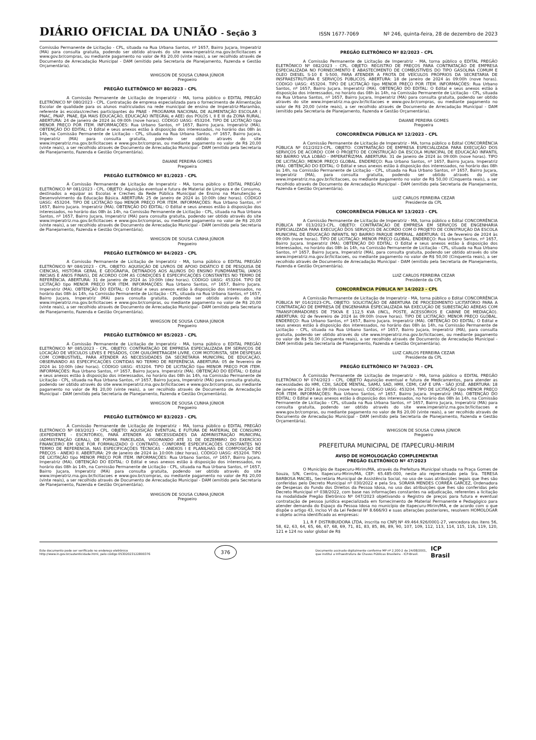DIÁRIO OFICIAL DA UNIÃO - Seção 3
ISSN 1677-7069 Nº 246, quinta-feira, 28 de dezembro de 2023
Comissão Permanente de Licitação - CPL, situada na Rua Urbana Santos, nº 1657, Bairro Juçara, Imperatriz (MA) para consulta gratuita, podendo ser obtido através do site www.imperatriz.ma.gov.br/licitacoes e www.gov.br/compras, ou mediante pagamento no valor de R$ 20,00 (vinte reais), a ser recolhido através de Documento de Arrecadação Municipal - DAM (emitido pela Secretaria de Planejamento, Fazenda e Gestão Orçamentária).
WHIGSON DE SOUSA CUNHA JÚNIOR
Pregoeiro
PREGÃO ELETRÔNICO Nº 80/2023 - CPL
A Comissão Permanente de Licitação de Imperatriz - MA, torna público o EDITAL PREGÃO ELETRÔNICO Nº 080/2023 - CPL. Contratação de empresa especializada para o fornecimento de Alimentação Escolar de qualidade para os alunos matriculados na rede municipal de ensino de Imperatriz-Maranhão, referente às escolas/creches participantes do PNAE - PROGRAMA NACIONAL DE ALIMENTAÇÃO ESCOLAR ( PNAC, PNAP, PNAE, EJA MAIS EDUCAÇÃO, EDUCAÇÃO INTEGRAL e AEE) dos POLOS I, II E III da ZONA RURAL. ABERTURA: 24 de janeiro de 2024 às 09:00h (nove horas). CÓDIGO UASG: 453204. TIPO DE LICITAÇÃO tipo MENOR PREÇO POR ITEM. INFORMAÇÕES: Rua Urbano Santos, nº 1657, Bairro Juçara. Imperatriz (MA). OBTENÇÃO DO EDITAL: O Edital e seus anexos estão à disposição dos interessados, no horário das 08h às 14h, na Comissão Permanente de Licitação - CPL, situada na Rua Urbana Santos, nº 1657, Bairro Juçara, Imperatriz (MA) para consulta gratuita, podendo ser obtido através do site www.imperatriz.ma.gov.br/licitacoes e www.gov.br/compras, ou mediante pagamento no valor de R$ 20,00 (vinte reais), a ser recolhido através de Documento de Arrecadação Municipal - DAM (emitido pela Secretaria de Planejamento, Fazenda e Gestão Orçamentária).
DAIANE PEREIRA GOMES
Pregoeira
PREGÃO ELETRÔNICO Nº 81/2023 - CPL
A Comissão Permanente de Licitação de Imperatriz - MA, torna público o EDITAL PREGÃO ELETRÔNICO Nº 081/2023 - CPL. OBJETO: Aquisição eventual e futura de Material de Limpeza e de Consumo, destinados a equipar as Escolas e Creches da Rede Pública Municipal de Ensino na Manutenção e Desenvolvimento da Educação Básica. ABERTURA: 25 de janeiro de 2024 às 10:00h (dez horas). CÓDIGO UASG: 453204. TIPO DE LICITAÇÃO tipo MENOR PREÇO POR ITEM. INFORMAÇÕES: Rua Urbano Santos, nº 1657, Bairro Juçara. Imperatriz (MA). OBTENÇÃO DO EDITAL: O Edital e seus anexos estão à disposição dos interessados, no horário das 08h às 14h, na Comissão Permanente de Licitação - CPL, situada na Rua Urbana Santos, nº 1657, Bairro Juçara, Imperatriz (MA) para consulta gratuita, podendo ser obtido através do site www.imperatriz.ma.gov.br/licitacoes e www.gov.br/compras, ou mediante pagamento no valor de R$ 20,00 (vinte reais), a ser recolhido através de Documento de Arrecadação Municipal - DAM (emitido pela Secretaria de Planejamento, Fazenda e Gestão Orçamentária).
WHIGSON DE SOUSA CUNHA JÚNIOR
Pregoeiro
PREGÃO ELETRÔNICO Nº 84/2023 - CPL
A Comissão Permanente de Licitação de Imperatriz - MA, torna público o EDITAL PREGÃO ELETRÔNICO Nº 084/2023 - CPL. OBJETO: AQUISIÇÃO DE LIVROS DE APOIO DIDÁTICO E DE PESQUISA DE CIENCIAS, HISTÓRIA GERAL E GEOGRAFIA, DETINADOS AOS ALUNOS DO ENSINO FUNDMANETAL (ANOS INICIAIS E ANOS FINAIS), DE ACORDO COM AS CONDIÇÕES E ESPECIFICAÇÕES CONSTANTES NO TERMO DE REFERÊNCIA. ABERTURA: 31 de janeiro de 2024 às 10:00h (dez horas). CÓDIGO UASG: 453204. TIPO DE LICITAÇÃO tipo MENOR PREÇO POR ITEM. INFORMAÇÕES: Rua Urbano Santos, nº 1657, Bairro Juçara. Imperatriz (MA). OBTENÇÃO DO EDITAL: O Edital e seus anexos estão à disposição dos interessados, no horário das 08h às 14h, na Comissão Permanente de Licitação - CPL, situada na Rua Urbana Santos, nº 1657, Bairro Juçara, Imperatriz (MA) para consulta gratuita, podendo ser obtido através do site www.imperatriz.ma.gov.br/licitacoes e www.gov.br/compras, ou mediante pagamento no valor de R$ 20,00 (vinte reais), a ser recolhido através de Documento de Arrecadação Municipal - DAM (emitido pela Secretaria de Planejamento, Fazenda e Gestão Orçamentária).
WHIGSON DE SOUSA CUNHA JÚNIOR
Pregoeiro
PREGÃO ELETRÔNICO Nº 85/2023 - CPL
A Comissão Permanente de Licitação de Imperatriz - MA, torna público o EDITAL PREGÃO ELETRÔNICO Nº 085/2023 - CPL. OBJETO: CONTRATAÇÃO DE EMPRESA ESPECIALIZADA EM SERVIÇOS DE LOCAÇÃO DE VEÍCULOS LEVES E PESADOS, COM QUILOMETRAGEM LIVRE, COM MOTORISTA, SEM DESPESAS COM COMBUSTÍVEL, PARA ATENDER AS NECESSIDADES DA SECRETARIA MUNICIPAL DE EDUCAÇÃO, OBSERVANDO AS ESPECIFICAÇÕES CONTIDAS NO TERMO DE REFERÊNCIA. ABERTURA: 05 de fevereiro de 2024 às 10:00h (dez horas). CÓDIGO UASG: 453204. TIPO DE LICITAÇÃO tipo MENOR PREÇO POR ITEM. INFORMAÇÕES: Rua Urbano Santos, nº 1657, Bairro Juçara. Imperatriz (MA). OBTENÇÃO DO EDITAL: O Edital e seus anexos estão à disposição dos interessados, no horário das 08h às 14h, na Comissão Permanente de Licitação - CPL, situada na Rua Urbana Santos, nº 1657, Bairro Juçara, Imperatriz (MA) para consulta gratuita, podendo ser obtido através do site www.imperatriz.ma.gov.br/licitacoes e www.gov.br/compras, ou mediante pagamento no valor de R$ 20,00 (vinte reais), a ser recolhido através de Documento de Arrecadação Municipal - DAM (emitido pela Secretaria de Planejamento, Fazenda e Gestão Orçamentária).
WHIGSON DE SOUSA CUNHA JÚNIOR
Pregoeiro
PREGÃO ELETRÔNICO Nº 83/2023 - CPL
A Comissão Permanente de Licitação de Imperatriz - MA, torna público o EDITAL PREGÃO ELETRÔNICO Nº 083/2023 - CPL. OBJETO: AQUISIÇÃO EVENTUAL E FUTURA DE MATERIAL DE CONSUMO (EXPEDIENTE - ESCRITÓRIO), PARA ATENDER AS NECESSIDADES DA ADMINISTRAÇÃO MUNICIPAL (ADMIISTRAÇÃO GERAL), DE FORMA PARCELADA, VIGORANDO ATÉ 31 DE DEZEMBRO DO EXERCÍCIO FINANCEIRO EM QUE FOR FORMALIZADO O CONTRATO, CONFORME ESPECIFICAÇÕES CONSTANTES NO TERMO DE REFERENCIA, NAS ESPECIFICAÇÕES TÉCNICAS - ANEXOS I E PLANILHAS DE COMPOSIÇÃO DE PREÇOS - ANEXO II. ABERTURA: 29 de janeiro de 2024 às 10:00h (dez horas). CÓDIGO UASG: 453204. TIPO DE LICITAÇÃO tipo MENOR PREÇO POR ITEM. INFORMAÇÕES: Rua Urbano Santos, nº 1657, Bairro Juçara. Imperatriz (MA). OBTENÇÃO DO EDITAL: O Edital e seus anexos estão à disposição dos interessados, no horário das 08h às 14h, na Comissão Permanente de Licitação - CPL, situada na Rua Urbana Santos, nº 1657, Bairro Juçara, Imperatriz (MA) para consulta gratuita, podendo ser obtido através do site www.imperatriz.ma.gov.br/licitacoes e www.gov.br/compras, ou mediante pagamento no valor de R$ 20,00 (vinte reais), a ser recolhido através de Documento de Arrecadação Municipal - DAM (emitido pela Secretaria de Planejamento, Fazenda e Gestão Orçamentária).
WHIGSON DE SOUSA CUNHA JÚNIOR
Pregoeiro
PREGÃO ELETRÔNICO Nº 82/2023 - CPL
A Comissão Permanente de Licitação de Imperatriz - MA, torna público o EDITAL PREGÃO ELETRÔNICO Nº 082/2023 - CPL. OBJETO: REGISTRO DE PREÇOS PARA CONTRATAÇÃO DE EMPRESA ESPECIALIZADA NO FORNECIMENTO E ABASTECIMENTO DE COMBUSTÍVEIS DO TIPO GASOLINA COMUM E ÓLEO DIESEL S-10 E S-500, PARA ATENDER A FROTA DE VEÍCULOS PRÓPRIOS DA SECRETARIA DE INSFRAESTRUTURA E SERVIÇOS PÚBLICOS. ABERTURA: 18 de janeiro de 2024 às 09:00h (nove horas). CÓDIGO UASG: 453204. TIPO DE LICITAÇÃO tipo MENOR PREÇO POR ITEM. INFORMAÇÕES: Rua Urbano Santos, nº 1657, Bairro Juçara. Imperatriz (MA). OBTENÇÃO DO EDITAL: O Edital e seus anexos estão à disposição dos interessados, no horário das 08h às 14h, na Comissão Permanente de Licitação - CPL, situada na Rua Urbana Santos, nº 1657, Bairro Juçara, Imperatriz (MA) para consulta gratuita, podendo ser obtido através do site www.imperatriz.ma.gov.br/licitacoes e www.gov.br/compras, ou mediante pagamento no valor de R$ 20,00 (vinte reais), a ser recolhido através de Documento de Arrecadação Municipal - DAM (emitido pela Secretaria de Planejamento, Fazenda e Gestão Orçamentária).
DAIANE PEREIRA GOMES
Pregoeira
CONCORRÊNCIA PÚBLICA Nº 12/2023 - CPL
A Comissão Permanente de Licitação de Imperatriz - MA, torna público o Edital CONCORRÊNCIA PÚBLICA Nº 012/2023-CPL. OBJETO: CONTRATAÇÃO DE EMPRESA ESPECIALIZADA PARA EXECUÇÃO DOS SERVIÇOS DE ACORDO COM O PROJETO DE CONSTRUÇÃO DA ESCOLA MUNICIPAL DE EDUCAÇÃO INFANTIL NO BAIRRO VILA LOBÃO - IMPERATRIZ/MA. ABERTURA: 31 de janeiro de 2024 às 09:00h (nove horas). TIPO DE LICITAÇÃO: MENOR PREÇO GLOBAL. ENDEREÇO: Rua Urbano Santos, nº 1657, Bairro Juçara. Imperatriz (MA). OBTENÇÃO DO EDITAL: O Edital e seus anexos estão à disposição dos interessados, no horário das 08h às 14h, na Comissão Permanente de Licitação - CPL, situada na Rua Urbano Santos, nº 1657, Bairro Juçara, Imperatriz (MA), para consulta gratuita, podendo ser obtido através do site www.imperatriz.ma.gov.br/licitacoes, ou mediante pagamento no valor de R$ 50,00 (Cinquenta reais), a ser recolhido através de Documento de Arrecadação Municipal - DAM (emitido pela Secretaria de Planejamento, Fazenda e Gestão Orçamentária).
LUIZ CARLOS FERREIRA CEZAR
Presidente da CPL
CONCORRÊNCIA PÚBLICA Nº 13/2023 - CPL
A Comissão Permanente de Licitação de Imperatriz - MA, torna público o Edital CONCORRÊNCIA PÚBLICA Nº 013/2023-CPL. OBJETO: CONTRATAÇÃO DE EMPRESA EM SERVIÇOS DE ENGENHARIA ESPECIALIZADA PARA EXECUÇÃO DOS SERVIÇOS DE ACORDO COM O PROJETO DE CONSTRUÇÃO DA ESCOLA MUNICIPAL DE EDUCAÇÃO INFANTIL NO BAIRRO PARQUE IMPERIAL. ABERTURA: 01 de fevereiro de 2024 às 09:00h (nove horas). TIPO DE LICITAÇÃO: MENOR PREÇO GLOBAL. ENDEREÇO: Rua Urbano Santos, nº 1657, Bairro Juçara. Imperatriz (MA). OBTENÇÃO DO EDITAL: O Edital e seus anexos estão à disposição dos interessados, no horário das 08h às 14h, na Comissão Permanente de Licitação - CPL, situada na Rua Urbano Santos, nº 1657, Bairro Juçara, Imperatriz (MA), para consulta gratuita, podendo ser obtido através do site www.imperatriz.ma.gov.br/licitacoes, ou mediante pagamento no valor de R$ 50,00 (Cinquenta reais), a ser recolhido através de Documento de Arrecadação Municipal - DAM (emitido pela Secretaria de Planejamento, Fazenda e Gestão Orçamentária).
LUIZ CARLOS FERREIRA CEZAR
Presidente da CPL
CONCORRÊNCIA PÚBLICA Nº 14/2023 - CPL
A Comissão Permanente de Licitação de Imperatriz - MA, torna público o Edital CONCORRÊNCIA PÚBLICA Nº 014/2023-CPL. OBJETO: SOLICITAÇÃO DE ABERTURA DE PROCEDIMENTO LICITATÓRIO PARA A CONTRATAÇÃO DE EMPRESA DE ENGENHARIA ESPECIALIZADA NA EXECUÇÃO DE SUBESTAÇÃO AÉREAS COM TRANSFORMADORES DE 75KVA E 112,5 KVA (INCL, POSTE, ACESSÓRIOS E CABINE DE MEDIAÇÃO). ABERTURA: 02 de fevereiro de 2024 às 09:00h (nove horas). TIPO DE LICITAÇÃO: MENOR PREÇO GLOBAL. ENDEREÇO: Rua Urbano Santos, nº 1657, Bairro Juçara. Imperatriz (MA). OBTENÇÃO DO EDITAL: O Edital e seus anexos estão à disposição dos interessados, no horário das 08h às 14h, na Comissão Permanente de Licitação - CPL, situada na Rua Urbano Santos, nº 1657, Bairro Juçara, Imperatriz (MA), para consulta gratuita, podendo ser obtido através do site www.imperatriz.ma.gov.br/licitacoes, ou mediante pagamento no valor de R$ 50,00 (Cinquenta reais), a ser recolhido através de Documento de Arrecadação Municipal - DAM (emitido pela Secretaria de Planejamento, Fazenda e Gestão Orçamentária).
LUIZ CARLOS FERREIRA CEZAR
Presidente da CPL
PREGÃO ELETRÔNICO Nº 74/2023 - CPL
A Comissão Permanente de Licitação de Imperatriz - MA, torna público o EDITAL PREGÃO ELETRÔNICO Nº 074/2023 - CPL. OBJETO Aquisição eventual e futura de Medicamentos, para atender as necessidades do HMI, CDII, SAÚDE MENTAL, SAMU, SAD, HMII, CEMI, CAF E UPA - SÃO JOSÉ. ABERTURA: 18 de janeiro de 2024 às 09:00h (nove horas). CÓDIGO UASG: 453204. TIPO DE LICITAÇÃO tipo MENOR PREÇO POR ITEM. INFORMAÇÕES: Rua Urbano Santos, nº 1657, Bairro Juçara. Imperatriz (MA). OBTENÇÃO DO EDITAL: O Edital e seus anexos estão à disposição dos interessados, no horário das 08h às 14h, na Comissão Permanente de Licitação - CPL, situada na Rua Urbana Santos, nº 1657, Bairro Juçara, Imperatriz (MA) para consulta gratuita, podendo ser obtido através do site www.imperatriz.ma.gov.br/licitacoes e www.gov.br/compras, ou mediante pagamento no valor de R$ 20,00 (vinte reais), a ser recolhido através de Documento de Arrecadação Municipal - DAM (emitido pela Secretaria de Planejamento, Fazenda e Gestão Orçamentária).
WHIGSON DE SOUSA CUNHA JÚNIOR
Pregoeiro
PREFEITURA MUNICIPAL DE ITAPECURU-MIRIM
AVISO DE HOMOLOGAÇÃO COMPLEMENTAR
PREGÃO ELETRÔNICO Nº 47/2023
O Município de Itapecuru-Mirim/MA, através da Prefeitura Municipal situada na Praça Gomes de Souza, S/N, Centro, Itapecuru-Mirim/MA, CEP: 65.485-000, neste ato representado pela Sra. TERESA BARBOSA MACIEL, Secretária Municipal de Assistência Social, no uso de suas atribuições legais que lhes são conferidas pelo Decreto Municipal nº 030/2022 e pela Sra. SORAYA MENDES CORRÊA GARCEZ, Ordenadora de Despesas do Fundo dos Direitos da Pessoa Idosa, no uso das atribuições que lhes são conferidas pelo Decreto Municipal nº 038/2022, com base nas informações constantes na adjudicação, referentes a licitação na modalidade Pregão Eletrônico Nº 047/2023 objetivando o Registro de preços para futura e eventual contratação de pessoa jurídica especializada em fornecimento de Material Permanente e Pedagógico para atender demanda do Espaço da Pessoa Idosa no município de Itapecuru-Mirim/MA, e de acordo com o que dispõe o artigo 43, inciso VI da Lei Federal Nº 8.666/93 e suas alterações posteriores, resolvem HOMOLOGAR o objeto acima identificado as empresas:
1.L R F DISTRIBUIDORA LTDA, inscrita no CNPJ Nº 49.464.926/0001-27, vencedora dos itens 56, 58, 62, 63, 64, 65, 66, 67, 68, 69, 71, 81, 83, 85, 86, 89, 90, 107, 109, 112, 113, 114, 115, 116, 119, 120, 121 e 124 no valor global de R$
Este documento pode ser verificado no endereço eletrônico
http://www.in.gov.br/autenticidade.html, pelo código 05302023122800376
376
Documento assinado digitalmente conforme MP nº 2.200-2 de 24/08/2001,
que institui a Infraestrutura de Chaves Públicas Brasileira - ICP-Brasil.
ICP
Brasil